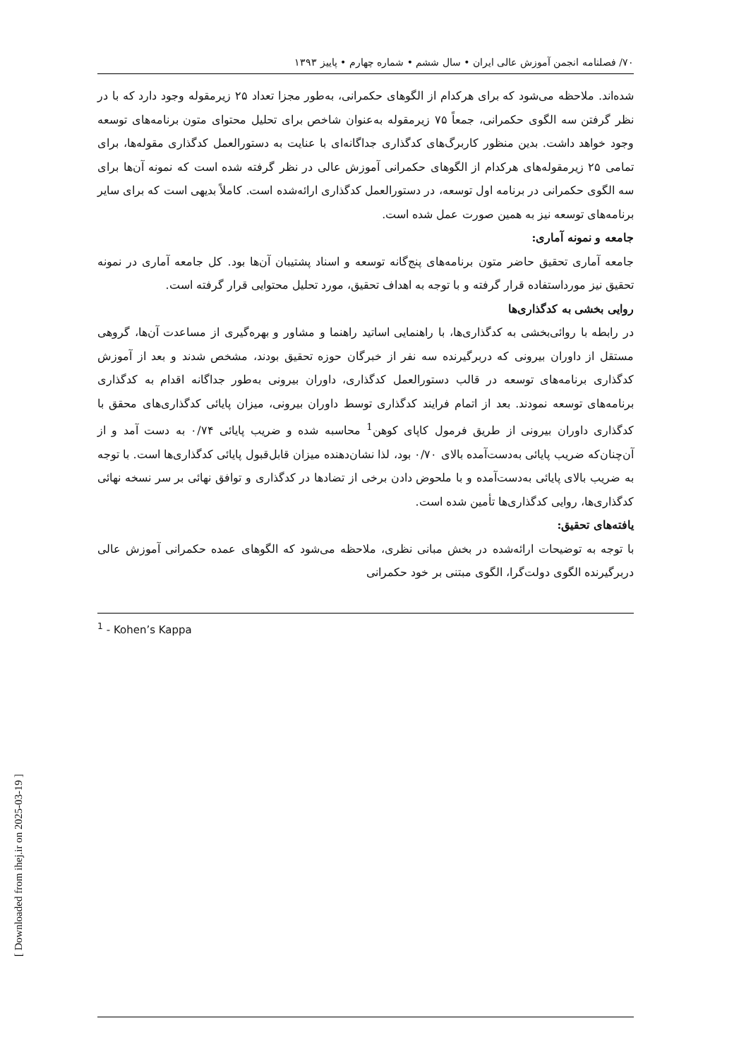۷۰/ فصلنامه انجمن آموزش عالی ایران • سال ششم • شماره چهارم • پاییز ۱۳۹۳
شده‌اند. ملاحظه می‌شود که برای هرکدام از الگوهای حکمرانی، به‌طور مجزا تعداد ۲۵ زیرمقوله وجود دارد که با در نظر گرفتن سه الگوی حکمرانی، جمعاً ۷۵ زیرمقوله به‌عنوان شاخص برای تحلیل محتوای متون برنامه‌های توسعه وجود خواهد داشت. بدین منظور کاربرگ‌های کدگذاری جداگانه‌ای با عنایت به دستورالعمل کدگذاری مقوله‌ها، برای تمامی ۲۵ زیرمقوله‌های هرکدام از الگوهای حکمرانی آموزش عالی در نظر گرفته شده است که نمونه آن‌ها برای سه الگوی حکمرانی در برنامه اول توسعه، در دستورالعمل کدگذاری ارائه‌شده است. کاملاً بدیهی است که برای سایر برنامه‌های توسعه نیز به همین صورت عمل شده است.
جامعه و نمونه آماری:
جامعه آماری تحقیق حاضر متون برنامه‌های پنج‌گانه توسعه و اسناد پشتیبان آن‌ها بود. کل جامعه آماری در نمونه تحقیق نیز مورداستفاده قرار گرفته و با توجه به اهداف تحقیق، مورد تحلیل محتوایی قرار گرفته است.
روایی بخشی به کدگذاری‌ها
در رابطه با روائی‌بخشی به کدگذاری‌ها، با راهنمایی اساتید راهنما و مشاور و بهره‌گیری از مساعدت آن‌ها، گروهی مستقل از داوران بیرونی که دربرگیرنده سه نفر از خبرگان حوزه تحقیق بودند، مشخص شدند و بعد از آموزش کدگذاری برنامه‌های توسعه در قالب دستورالعمل کدگذاری، داوران بیرونی به‌طور جداگانه اقدام به کدگذاری برنامه‌های توسعه نمودند. بعد از اتمام فرایند کدگذاری توسط داوران بیرونی، میزان پایائی کدگذاری‌های محقق با کدگذاری داوران بیرونی از طریق فرمول کاپای کوهن<sup>1</sup> محاسبه شده و ضریب پایائی ۰/۷۴ به دست آمد و از آن‌چنان‌که ضریب پایائی به‌دست‌آمده بالای ۰/۷۰ بود، لذا نشان‌دهنده میزان قابل‌قبول پایائی کدگذاری‌ها است. با توجه به ضریب بالای پایائی به‌دست‌آمده و با ملحوض دادن برخی از تضادها در کدگذاری و توافق نهائی بر سر نسخه نهائی کدگذاری‌ها، روایی کدگذاری‌ها تأمین شده است.
یافته‌های تحقیق:
با توجه به توضیحات ارائه‌شده در بخش مبانی نظری، ملاحظه می‌شود که الگوهای عمده حکمرانی آموزش عالی دربرگیرنده الگوی دولت‌گرا، الگوی مبتنی بر خود حکمرانی
<sup>1</sup> - Kohen’s Kappa
[ Downloaded from ihej.ir on 2025-03-19 ]